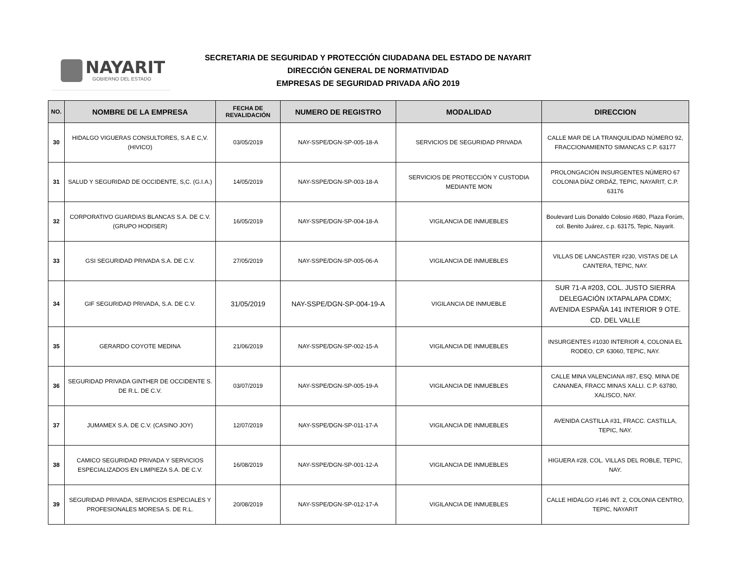NAYARIT
GOBIERNO DEL ESTADO
SECRETARIA DE SEGURIDAD Y PROTECCIÓN CIUDADANA DEL ESTADO DE NAYARIT
DIRECCIÓN GENERAL DE NORMATIVIDAD
EMPRESAS DE SEGURIDAD PRIVADA AÑO 2019
| NO. | NOMBRE DE LA EMPRESA | FECHA DE REVALIDACIÓN | NUMERO DE REGISTRO | MODALIDAD | DIRECCION |
| --- | --- | --- | --- | --- | --- |
| 30 | HIDALGO VIGUERAS CONSULTORES, S.A E C,V. (HIVICO) | 03/05/2019 | NAY-SSPE/DGN-SP-005-18-A | SERVICIOS DE SEGURIDAD PRIVADA | CALLE MAR DE LA TRANQUILIDAD NÚMERO 92, FRACCIONAMIENTO SIMANCAS C.P. 63177 |
| 31 | SALUD Y SEGURIDAD DE OCCIDENTE, S,C. (G.I.A.) | 14/05/2019 | NAY-SSPE/DGN-SP-003-18-A | SERVICIOS DE PROTECCIÓN Y CUSTODIA MEDIANTE MON | PROLONGACIÓN INSURGENTES NÚMERO 67 COLONIA DÍAZ ORDÁZ, TEPIC, NAYARIT, C.P. 63176 |
| 32 | CORPORATIVO GUARDIAS BLANCAS S.A. DE C.V. (GRUPO HODISER) | 16/05/2019 | NAY-SSPE/DGN-SP-004-18-A | VIGILANCIA DE INMUEBLES | Boulevard Luis Donaldo Colosio #680, Plaza Forúm, col. Benito Juárez, c.p. 63175, Tepic, Nayarit. |
| 33 | GSI SEGURIDAD PRIVADA S.A. DE C.V. | 27/05/2019 | NAY-SSPE/DGN-SP-005-06-A | VIGILANCIA DE INMUEBLES | VILLAS DE LANCASTER #230, VISTAS DE LA CANTERA, TEPIC, NAY. |
| 34 | GIF SEGURIDAD PRIVADA, S.A. DE C.V. | 31/05/2019 | NAY-SSPE/DGN-SP-004-19-A | VIGILANCIA DE INMUEBLE | SUR 71-A #203, COL. JUSTO SIERRA DELEGACIÓN IXTAPALAPA CDMX; AVENIDA ESPAÑA 141 INTERIOR 9 OTE. CD. DEL VALLE |
| 35 | GERARDO COYOTE MEDINA | 21/06/2019 | NAY-SSPE/DGN-SP-002-15-A | VIGILANCIA DE INMUEBLES | INSURGENTES #1030 INTERIOR 4, COLONIA EL RODEO, CP. 63060, TEPIC, NAY. |
| 36 | SEGURIDAD PRIVADA GINTHER DE OCCIDENTE S. DE R.L. DE C.V. | 03/07/2019 | NAY-SSPE/DGN-SP-005-19-A | VIGILANCIA DE INMUEBLES | CALLE MINA VALENCIANA #87, ESQ. MINA DE CANANEA, FRACC MINAS XALLI. C.P. 63780, XALISCO, NAY. |
| 37 | JUMAMEX S.A. DE C.V. (CASINO JOY) | 12/07/2019 | NAY-SSPE/DGN-SP-011-17-A | VIGILANCIA DE INMUEBLES | AVENIDA CASTILLA #31, FRACC. CASTILLA, TEPIC, NAY. |
| 38 | CAMICO SEGURIDAD PRIVADA Y SERVICIOS ESPECIALIZADOS EN LIMPIEZA S.A. DE C.V. | 16/08/2019 | NAY-SSPE/DGN-SP-001-12-A | VIGILANCIA DE INMUEBLES | HIGUERA #28, COL. VILLAS DEL ROBLE, TEPIC, NAY. |
| 39 | SEGURIDAD PRIVADA, SERVICIOS ESPECIALES Y PROFESIONALES MORESA S. DE R.L. | 20/08/2019 | NAY-SSPE/DGN-SP-012-17-A | VIGILANCIA DE INMUEBLES | CALLE HIDALGO #146 INT. 2, COLONIA CENTRO, TEPIC, NAYARIT |